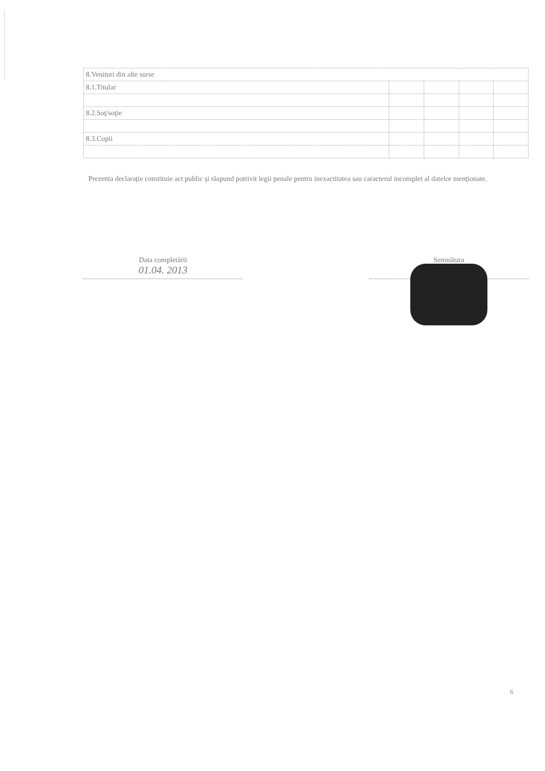| 8.Venituri din alte surse | | | | |
| 8.1.Titular | | | | |
| 8.2.Soţ/soţie | | | | |
| 8.3.Copii | | | | |
Prezenta declaraţie constituie act public şi răspund potrivit legii penale pentru inexactitatea sau caracterul incomplet al datelor menţionate.
Data completării
01.04. 2013
Semnătura
6